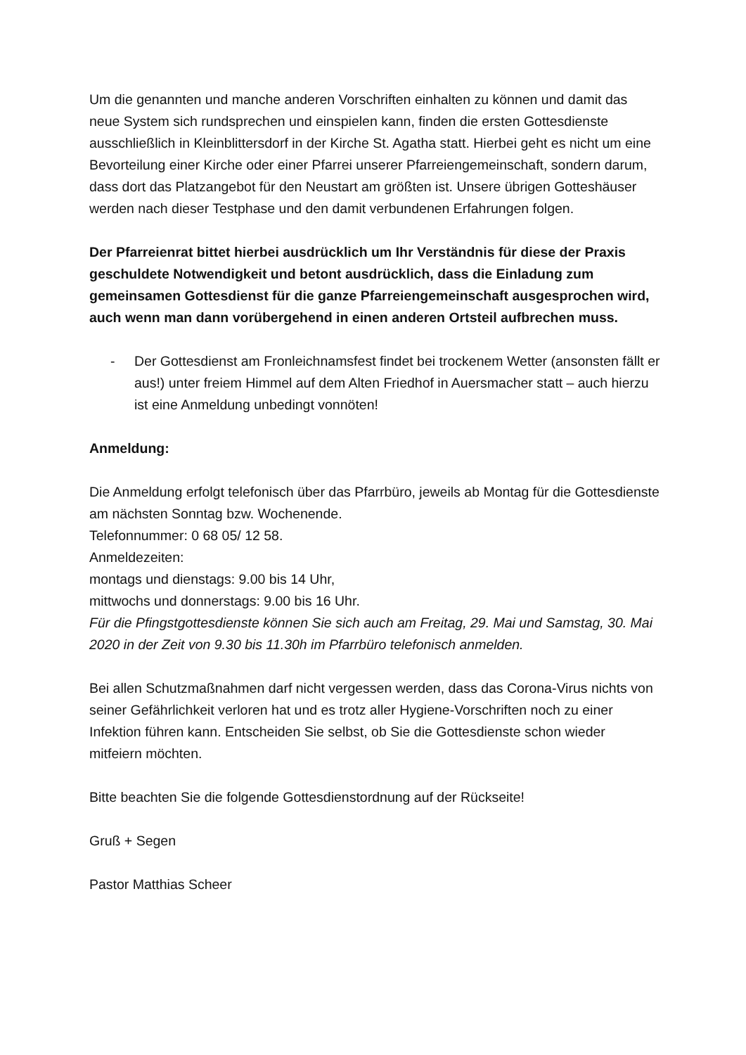Um die genannten und manche anderen Vorschriften einhalten zu können und damit das neue System sich rundsprechen und einspielen kann, finden die ersten Gottesdienste ausschließlich in Kleinblittersdorf in der Kirche St. Agatha statt. Hierbei geht es nicht um eine Bevorteilung einer Kirche oder einer Pfarrei unserer Pfarreiengemeinschaft, sondern darum, dass dort das Platzangebot für den Neustart am größten ist. Unsere übrigen Gotteshäuser werden nach dieser Testphase und den damit verbundenen Erfahrungen folgen.
Der Pfarreienrat bittet hierbei ausdrücklich um Ihr Verständnis für diese der Praxis geschuldete Notwendigkeit und betont ausdrücklich, dass die Einladung zum gemeinsamen Gottesdienst für die ganze Pfarreiengemeinschaft ausgesprochen wird, auch wenn man dann vorübergehend in einen anderen Ortsteil aufbrechen muss.
- Der Gottesdienst am Fronleichnamsfest findet bei trockenem Wetter (ansonsten fällt er aus!) unter freiem Himmel auf dem Alten Friedhof in Auersmacher statt – auch hierzu ist eine Anmeldung unbedingt vonnöten!
Anmeldung:
Die Anmeldung erfolgt telefonisch über das Pfarrbüro, jeweils ab Montag für die Gottesdienste am nächsten Sonntag bzw. Wochenende.
Telefonnummer: 0 68 05/ 12 58.
Anmeldezeiten:
montags und dienstags: 9.00 bis 14 Uhr,
mittwochs und donnerstags: 9.00 bis 16 Uhr.
Für die Pfingstgottesdienste können Sie sich auch am Freitag, 29. Mai und Samstag, 30. Mai 2020 in der Zeit von 9.30 bis 11.30h im Pfarrbüro telefonisch anmelden.
Bei allen Schutzmaßnahmen darf nicht vergessen werden, dass das Corona-Virus nichts von seiner Gefährlichkeit verloren hat und es trotz aller Hygiene-Vorschriften noch zu einer Infektion führen kann. Entscheiden Sie selbst, ob Sie die Gottesdienste schon wieder mitfeiern möchten.
Bitte beachten Sie die folgende Gottesdienstordnung auf der Rückseite!
Gruß + Segen
Pastor Matthias Scheer